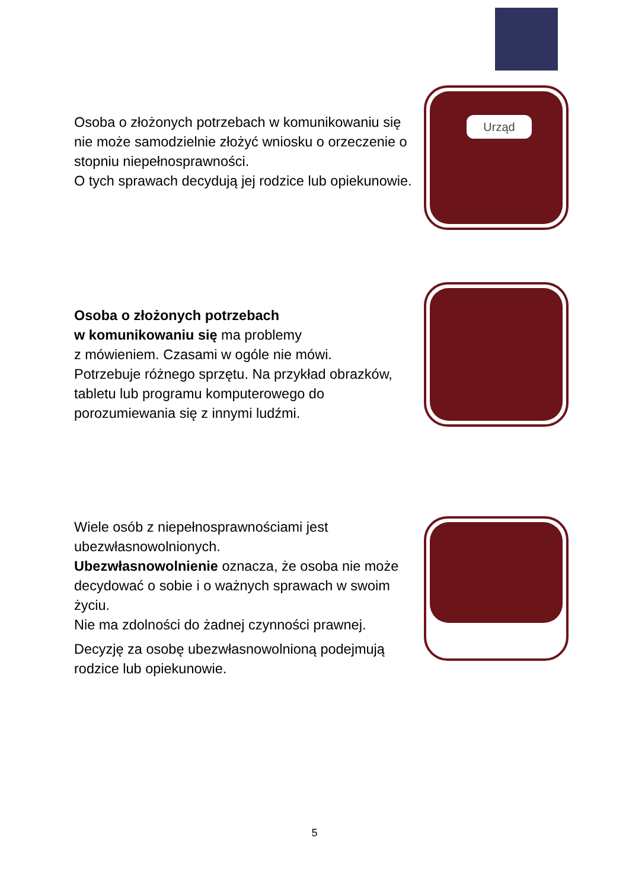Urząd
Osoba o złożonych potrzebach w komunikowaniu się nie może samodzielnie złożyć wniosku o orzeczenie o stopniu niepełnosprawności.
O tych sprawach decydują jej rodzice lub opiekunowie.
Osoba o złożonych potrzebach
w komunikowaniu się ma problemy
z mówieniem. Czasami w ogóle nie mówi.
Potrzebuje różnego sprzętu. Na przykład obrazków, tabletu lub programu komputerowego do porozumiewania się z innymi ludźmi.
Wiele osób z niepełnosprawnościami jest ubezwłasnowolnionych.
Ubezwłasnowolnienie oznacza, że osoba nie może decydować o sobie i o ważnych sprawach w swoim życiu.
Nie ma zdolności do żadnej czynności prawnej.
Decyzję za osobę ubezwłasnowolnioną podejmują rodzice lub opiekunowie.
5